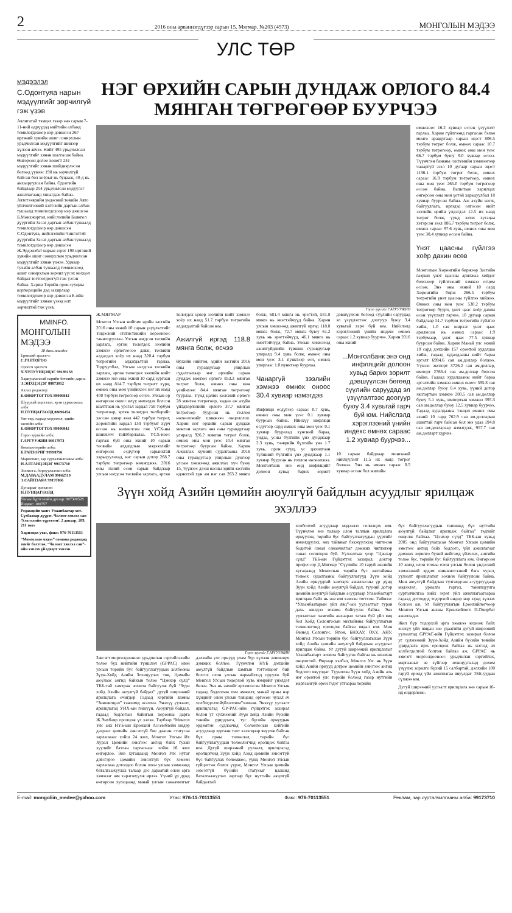2 2016 оны арваннэгдүгээр сарын 15. Мягмар. №203 (4573) МОНГОЛЫН МЭДЭЭ
УЛС ТӨР
МЭДЭЭЛЭЛ
С.Одонтуяа нарын мэдүүлгийг зөрчилгүй гэж үзэв
Авлигатай тэмцэх газар энэ сарын 7-11-ний өдрүүдэд нийтийн албанд томилогдохоор нэр дэвшсэн 267 иргэний хувийн ашиг сонирхлын урьдчилсан мэдүүлгийг шинээр хүлээн авчээ. Нийт 495 урьдчилсан мэдүүлгийг хянан шалгасан байна. Өнгөрсөн долоо хоногт 241 мэдүүлгийг хянан шийдвэрлэсэн бөгөөд үүнээс 198 нь зөрчилгүй байсан бол хоёрыг нь буцааж, 40-д нь анхааруулсан байна. Одоогийн байдлаар 254 урьдчилсан мэдүүлэг ажиллагаанд хянагдаж байна. Автотээврийн үндэсний төвийн Авто үйлчилгээний хэлтсийн даргын албан тушаалд томилогдохоор нэр дэвшсэн Б.Мөнхжаргал, нийслэлийн Баянгол дүүргийн Засаг даргын албан тушаалд томилогдохоор нэр дэвшсэн С.Одонтуяа, нийслэлийн Чингэлтэй дүүргийн Засаг даргын албан тушаалд томилогдохоор нэр дэвшсэн Ж.Эрдэнэбат нарын зэрэг 198 иргэний хувийн ашиг сонирхлын урьдчилсан мэдүүлгийг хянан үзжээ. Удмаар тухайн албан тушаалд томилохоод ашиг сонирхлын зөрчил үүсэх нөхцөл байдал тогтоогдоогүй гэж үзсэн байна. Харин Төрийн орон сууцны корпорацийн дэд захирлаар томилогдохоор нэр дэвшсэн Б-ийн мэдүүлгийг хянаж үзээд илт зөрчилтэй гэж үзэв.
MMINFO.
МОНГОЛЫН МЭДЭЭ
18 дахь жилдээ
Ерөнхий эрхлэгч:
С.ГАНТОГОО
Орлогч эрхлэгч
Ч.ЧУЛУУНЦЭЦЭГ 99189158
Хариуцлагатай нарийн бичгийн дарга:
Э.ЭНХЦЭЦЭГ 88873012
Ахлах редактор:
Б.ӨНӨРТОГТОХ 88006842
Шуурхай мэдээлэл, эрэн сурвалжлах алба
Н.ПУНЦАГБОЛД 88096454
Улс төр, гадаад мэдээлэл, эдийн засгийн алба:
Б.ӨНӨРТОГТОХ 88006842
Гэрэл зургийн алба:
Г.АРГУУЖИН 96017873
Компьютерийн алба:
Б.ГАНЗОРИГ 99998796
Маркетинг, зар сурталчилгааны алба:
Н.АЛТАНЦЭЦЭГ 99173710
Захиалга, борлуулалтын алба:
М.ДАВААДУЛАМ 99042510
Э.САЙНЗАЯА 99197866
Дугаарыг эрхэлсэн
Н.ПУНЦАГБОЛД
Улсын бүртгэлийн дугаар: 907300528 Индекс: 100757
Редакцийн хаяг: Улаанбаатар хот. Сүхбаатар дүүрэг. Чөлөөт хэвлэл сан /Хэвлэлийн хүрээлэн/. 2 давхар. 209, 211 тоот
Харилцах утас, факс: 976-70113551
“Монголын мэдээ” сонины редакцид эхийг бэлтгэж, “Чөлөөт хэвлэл сан”-ийн хэвлэх үйлдвэрт хэвлэв.
НЭГ ӨРХИЙН САРЫН ДУНДАЖ ОРЛОГО 84.4 МЯНГАН ТӨГРӨГӨӨР БУУРЧЭЭ
Гэрэл зургийг Г.АРГУУЖИН
Ж.МЯГМАР
Монгол Улсын нийгэм эдийн засгийн 2016 оны эхний 10 сарын үзүүлэлтийг Үндэсний статистикийн хорооноос танилцууллаа. Улсын нэгдсэн төсвийн зарлага, эргэж төлөгдөх зээлийн хэмжээ орлогоосоо давж, төсвийн алдагдал хоёр их наяд 320.4 тэрбум төгрөгийн алдагдалтай гарлаа. Тодруулбал, Улсын нэгдсэн төсвийн зарлага, эргэж төлөгдөх зээлийн нийт хэмжээ энэ оны эхний 10 сард зургаан их наяд 814.7 тэрбум төгрөгт хүрч, өмнөх оны мөн үеийнхээс нэг их наяд 400 тэрбум төгрөгөөр өсчээ. Улсын өр өнгөрсөн оноос илүү нэмэгдэх болсон шалтгаан нь урсгал зардал 758 тэрбум төгрөгөөр, эргэж төлөгдөх төлбөрийг хассан цэвэр зээл 442 тэрбум төгрөг, хөрөнгийн зардал 138 тэрбумт хүрч өссөн нь нөлөөлсөн гэж ҮСХ-ны шинжээч тайлбарлалаа. ҮСХ-ноос гаргаж буй оны эхний 10 сарын төсвийн алдагдлын мэдээллийг өнгөрсөн есдүгээр сарынхтай харьцуулахад, нэг сарын дотор 268.7 тэрбум төгрөгөөр нэмэгджээ. 2016 оны эхний есөн сарын байдлаар улсын нэгдсэн төсвийн зарлага, эргэж төлөгдөх цэвэр зээлийн нийт хэмжээ хоёр их наяд 51.7 тэрбум төгрөгийн алдагдалтай байсан юм.
Ажилгүй иргэд 118.8 мянга болж, өсчээ
Өрхийн нийгэм, эдийн засгийн 2016 оны гуравдугаар улирлын судалгаагаар нэг өрхийн сарын дундаж мөнгөн орлого 853.3 мянган төгрөг болж, өмнөх оны мөн үеийнхээс 84.4 мянган төгрөгөөр буурлаа. Үүнд цалин хөлсний орлого 28 мянган төгрөгөөр, хөдөө аж ахуйн үйлдвэрлэлийн орлого 37.7 мянган төгрөгөөр буурсан нь голлон нөлөөлснийг шинжээч онцололоо. Харин нэг өрхийн сарын дундаж мөнгөн зарлага энэ оны гуравдугаар улиралд 926.2 мянган төгрөг болж, өмнөх оны мөн үеэс 10.4 мянган төгрөгөөр буурсан байна. Харин Ажиллах хүчний судалгааны 2016 оны гуравдугаар улирлын дүнгээр улсын хэмжээнд ажиллах хүч буюу 15, түүнээс дээш насны эдийн засгийн идэвхтэй хүн ам нэг сая 263.2 мянга болж, 681.4 мянга нь эрэгтэй, 581.8 мянга нь эмэгтэйчүүд байна. Харин улсын хэмжээнд ажилгүй иргэд 118.8 мянга болж, 72.7 мянга буюу 61.2 хувь нь эрэгтэйчүүд, 46.1 мянга нь эмэгтэйчүүд байна. Улсын хэмжээнд ажилгүйдлийн түвшин гуравдугаар улиралд 9.4 хувь болж, өмнөх оны мөн үеэс 3.1 пунктээр өсч, өмнөх улирлаас 1.0 пунктээр буурлаа.
Чанаргүй зээлийн хэмжээ өмнөх оноос 30.4 хувиар нэмэгдэв
Инфляци есдүгээр сараас 0.7 хувь, өмнөх оны мөн үеэс 0.1 хувиар буурсан байна. Ийнхүү инфляци есдүгээр сард өмнөх оны мөн үеэс 0.1 хувиар буурахад хүнсний бараа, ундаа, усны бүлгийн үнэ дунджаар 2.3 хувь, тээврийн бүлгийн үнэ 1.7 хувь, орон сууц, ус цахилгаан түлшний бүлгийн үнэ дунджаар 1.1 хувиар буурсан нь голлон нөлөөлжээ. Монголбанк энэ онд инфляцийг долоон хувьд барих зорилт дэвшүүлсэн бөгөөд сүүлийн саруудад эл үзүүлэлтээс доогуур буюу 3.4 хувьтай гарч буй юм. Нийслэлд хэрэглээний үнийн индекс өмнөх сараас 1.2 хувиар буурчээ. Харин 2016 оны эхний
...Монголбанк энэ онд инфляцийг долоон хувьд барих зорилт дэвшүүлсэн бөгөөд сүүлийн саруудад эл үзүүлэлтээс доогуур буюу 3.4 хувьтай гарч буй юм. Нийслэлд хэрэглээний үнийн индекс өмнөх сараас 1.2 хувиар буурчээ...
10 сарын байдлаар мөнгөний нийлүүлэлт 11.5 их наяд төгрөг болжээ. Энэ нь өмнөх сараас 0.5 хувиар өссөн бол жилийн
өмнөхөөс 16.2 хувиар өссөн үзүүлэлт гарлаа. Харин гүйлгээнд гаргасан бэлэн мөнгө аравдугаар сарын эцэст 806.5 тэрбум төгрөг болж, өмнөх сараас 10.7 тэрбум төгрөгөөр, өмнөх оны мөн үеэс 66.7 тэрбум буюу 9.0 хувиар өсчээ. Түүнчлэн банкны системийн хэмжээгээр чанаргүй зээл 10 дугаар сарын эцэст 1136.1 тэрбум төгрөг болж, өмнөх сараас 16.9 тэрбум төгрөгөөр, өмнөх оны мөн үеэс 265.0 тэрбум төгрөгөөр өссөн байна. Валютын харилцах өнгөрсөн оны мөн үетэй харьцуулбал 18 хувиар буурсан байна. Аж ахуйн нэгж, байгууллага, иргэдэд олгосон нийт зээлийн өрийн үлдэгдэл 12.5 их наяд төгрөг болж, үүнд эзлэх хугацаа хэтэрсэн зээл 886.7 тэрбум төгрөг болж, өмнөх сараас 97.6 хувь, өмнөх оны мөн үеэс 30,4 хувиар өссөн байна.
Үнэт цаасны гүйлгээ хоёр дахин өсөв
Монголын Хөрөнгийн биржээр Засгийн газрын үнэт цаасны арилжаа хийдэг болсноор гүйлгээний хэмжээ огцом өссөн. Энэ оны эхний 10 сард Хөрөнгийн бирж 266.5 тэрбум төгрөгийн үнэт цаасны гүйлгээ хийжээ. Өмнөх оны мөн үеэс 530.2 тэрбум төгрөгөөр буурч, үнэт цаас хоёр дахин өсөн үзүүлэлт гарчээ. 10 дугаар сарын байдлаар 51.7 тэрбум төгрөгийн гүйлгээ хийж, 1.0 сая ширхэг үнэт цаас арилжсан нь өмнөх сараас 1.9 тэрбумаар, үнэт цаас 77.5 хувиар буурсан байна. Харин Манай улс эхний 10 сард дэлхийн 157 оронтой худалдаа хийж, гадаад худалдааны нийт бараа эргэлт 6994.6 сая ам.доллар болжээ. Үүнээс экспорт 3726.2 сая ам.доллар, импорт 2768.4 сая ам.доллар болсон байна. Гадаад худалдааны нийт бараа эргэлтийн хэмжээ өмнөх оноос 595.8 сая ам.доллар буюу 8.4 хувь, үүний дотор экспортын хэмжээ 200.5 сая ам.доллар буюу 5.1 хувь, импортын хэмжээ 395.3 сая ам.доллар буюу 12.5 хувиар буурчээ. Гадаад худалдааны тэнцэл өмнөх оны эхний 10 сард 762.9 сая ам.долларын ашигтай гарч байсан бол энэ удаа 194.8 сая ам.доллараар нэмэгдэж, 957.7 сая ам.долларт хүрчээ.
Зүүн хойд Азийн цөмийн аюулгүй байдлын асуудлыг ярилцаж эхэллээ
Гэрэл зургийг Г.АРГУУЖИН
Зэвсэгт мөргөлдөөнөөс урьдчилан сэргийлэхийн төлөө бүх нийтийн түншлэл (GPPAC) олон улсын төрийн бус байгууллагуудын холбооны Зүүн-Хойд Азийн Зохицуулах төв, Цөмийн аюулаас ангид байхын төлөө “Цэнхэр сүлд” ТББ-тай хамтран зохион байгуулж буй “Зүүн хойд Азийн аюулгүй байдал” дугуй ширээний ярилцлага өчигдөр Гадаад хэргийн яамны “Зөвшилцөл” танхимд эхэллээ. Энэхүү уулзалт, ярилцлагад УИХ-ын гишүүн, Аюулгүй байдал, гадаад бодлогын байнгын хорооны дарга Ж.Энхбаяр оролцож үг хэлэв. Тэрбээр “Монгол Улс анх НҮБ-ын Ерөнхий Ассемблейн индэр дээрээс цөмийн зэвсэггүй бие даасан статусаа зарласнаас хойш 24 жил, Монгол Улсын Их Хурал Цөмийн зэвсгээс ангид байх тухай хуулийг батлан гаргаснаас хойш 16 жил өнгөрлөө. Энэ хугацаанд Монгол Улс нутаг дэвсгэрээ цөмийн зэвсэггүй бүс хэмээн зарласнаа дотоодоо болон олон улсын хэмжээнд баталгаажуулах талаар дэс дараатай олон арга хэмжээг авч хэрэгжүүлж ирлээ. Үүний үр дүнд өнгөрсөн хугацаанд манай улсын санаачилгыг дэлхийн улс орнууд улам бүр хүлээн зөвшөөрч дэмжих боллоо. Түүнчлэн НҮБ дэлхийн аюулгүй байдлын хамтын тогтолцоог бий болгох олон улсын чармайлтад оруулж буй Монгол Улсын тодорхой хувь нэмрийг үнэлдэг билээ. Энэ нь энхийг эрхэмлэсэн Монгол Улсын гадаад бодлогын том амжилт, манай орны нэр хүндийг олон улсын тавцанд өргөсөн чухал ач холбогдолтойүйлэлтюм”хэмээв. Энэхүү уулзалт ярилцлагад GP-PAC-ийн гүйцэтгэх захирал болон уг сүлжээний Зүүн хойд Азийн бүсийн төвийн удирдлага, тус бүсийн орнуудын эрдэмтэн судлаачид Солонгосын хойгийн асуудлаар зургаан талт хэлэлцээр явуулж байсан бүх орны төлөөлөл, төрийн бус байгууллагуудын төлөөлөгчид оролцож байгаа юм. Дугуй ширээний уулзалт, ярилцлагад оролцогчид Зүүн хойд Азид цөмийн зэвсэггүй бүс байгуулах боломжоо, үүнд Монгол Улсын гүйцэтгэж болох үүрэг, Монгол Улсын цөмийн зэвсэггүй бүсийн статусыг цаашид баталгаажуулах зэргээр бүс нутгийн аюулгүй байдалтай
холбоотой асуудлаар мэдээлэл солилцох юм. Түүнчлэн энэ талаар олон таллын ярилцлага өрнүүлэн, төрийн бус байгууллагуудын үүргийг нэмэгдүүлэх, энх тайвныг бэхжүүлэхэд чиглэсэн бодитой санал санаачилгыг дэмжих чиглэлээр санал солилцож буй. Уулзалтын үеэр “Цэнхэр сүлд” ТББ-ын Гүйцэтгэх захирал, доктор профессор Д.Мягмар “Сүүлийн 10 гаруй жилийн хугацаанд Монголын төрийн бус энхтайвны төлөөх судалгааны байгууллагууд Зүүн хойд Азийн орнуудтай хамтарч ажилласны үр дүнд Зүүн хойд Азийн аюулгүй байдал, түүний дотор цөмийн аюулгүй байдлын асуудлаар Улаанбаатарт ярилцаж байх нь зөв юм хэмээн тогтсон. Тиймээс “Улаанбаатарын үйл явц”-ын уулзалтыг гурав дахь жилдээ зохион байгуулж байна. Энэ уулзалтаас хамгийн анхаарал татаж буй үйл явц бол Хойд Солонгосын энхтайвны байгууллагын төлөөлөгчид оролцож байгаа явдал юм. Мөн Өмнөд Солонгос, Япон, БНХАУ, ОХУ, АНУ, Монгол Улсын төрийн бус байгууллагыхан Зүүн хойд Азийн цөмийн аюулгүй байдлын асуудлыг ярилцаж байна. Уг дугуй ширээний ярилцлагыг Улаанбаатарт зохион байгуулж байгаа нь ихээхэн онцлогтой. Өөрөөр хэлбэл, Монгол Улс нь Зүүн хойд Азийн орнууд дотроо цөмийн зэвсгээс ангид бодлого явуулдаг. Түүнчлэн Зүүн хойд Азийн аль нэг оронтой улс төрийн болоод газар нутгийн маргаангүй орон гэдэг утгаараа төрийн
бус байгууллагуудын төвшинд бүс нутгийн аюулгүй байдлыг ярилцаж байгаа” гэдгийг онцолж байлаа. “Цэнхэр сүлд” ТББ-ын хувьд 2005 онд байгуулагдсан Монгол Улсын цөмийн зэвсгээс ангид байх бодлого, үйл ажиллагааг дэмжих зорилго бүхий нийгэмд үйлчлэх, ашгийн төлөө бус, төрийн бус байгууллага юм. Өнгөрсөн 10 жилд олон тооны олон улсын болон үндэсний хэмжээний эрдэм шинжилгээний бага хурал, уулзалт ярилцлагыг зохион байгуулсан байна. Мөн аюулгүй байдлын тулгамдсан асуудлуудаар мэдээлэл, уриалга гаргах, танилцуулга сурталчилгаа хийх зэрэг үйл ажиллагаагаараа гадаад дотоодод тодорхой өндөр нэр хүнд хүлээх болсон аж. Уг байгууллагын Ерөнхийлөгчөөр Монгол Улсын анхны Ерөнхийлөгч П.Очирбат ажилладаг.
Жил бүр тодорхой арга хэмжээ зохиож байх энэхүү үйл явцын энэ удаагийн дугуй ширээний уулзалтад GPPAC-ийн Гүйцэтгэх захирал болон уг сүлжээний Зүүн-Хойд Азийн бүсийн төвийн удирдлага ирж оролцож байгаа нь нэгээд ач холбогдолтой болгож байгаа аж. GPPAC нь зэвсэгт мөргөлдөөнөөс урьдчилан сэргийлэх, маргааныг эв зүйгээр зохицуулахад дөхөм үзүүлэх зорилго бүхий 15 салбартай, дэлхийн 100 гаруй оронд үйл ажиллагаа явуулдаг ТББ-уудын сүлжээ юм.
Дугуй ширээний уулзалт ярилцлага энэ сарын 16-нд өндөрлөнө.
E-mail: mongoliin_medee@yahoo.com Утас: 976-11-70113551 Факс: 976-70113551 Реклам, зар сурталчилгааны алба: 99173710